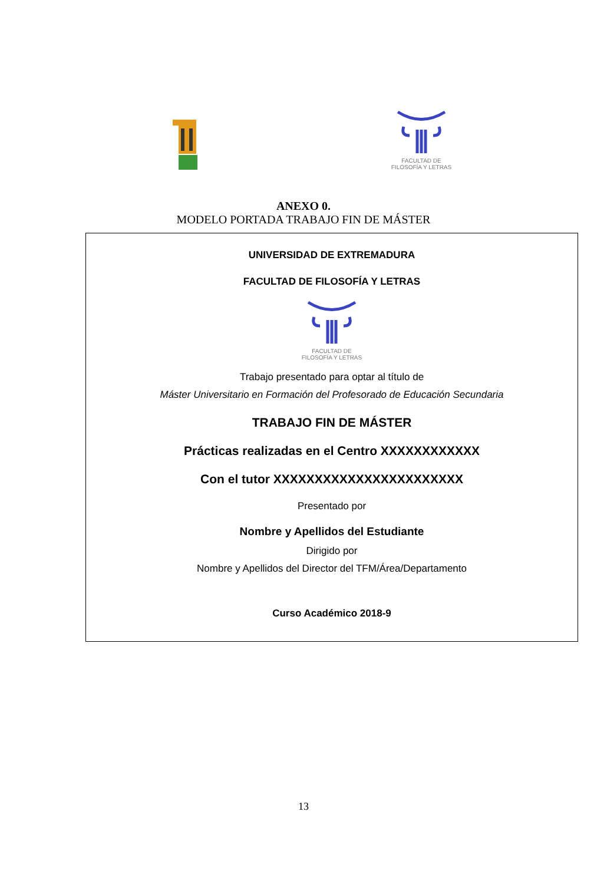FACULTAD DE
FILOSOFÍA Y LETRAS
ANEXO 0.
MODELO PORTADA TRABAJO FIN DE MÁSTER
UNIVERSIDAD DE EXTREMADURA
FACULTAD DE FILOSOFÍA Y LETRAS
FACULTAD DE
FILOSOFÍA Y LETRAS
Trabajo presentado para optar al título de
Máster Universitario en Formación del Profesorado de Educación Secundaria
TRABAJO FIN DE MÁSTER
Prácticas realizadas en el Centro XXXXXXXXXXXX
Con el tutor XXXXXXXXXXXXXXXXXXXXXXX
Presentado por
Nombre y Apellidos del Estudiante
Dirigido por
Nombre y Apellidos del Director del TFM/Área/Departamento
Curso Académico 2018-9
13